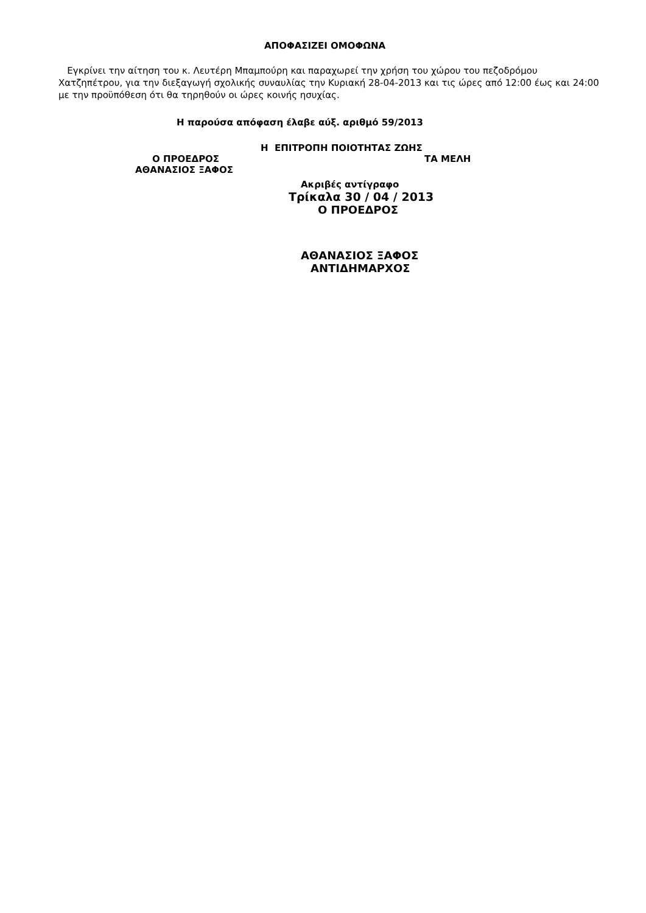ΑΠΟΦΑΣΙΖΕΙ ΟΜΟΦΩΝΑ
Εγκρίνει την αίτηση του κ. Λευτέρη Μπαμπούρη και παραχωρεί την χρήση του χώρου του πεζοδρόμου Χατζηπέτρου, για την διεξαγωγή σχολικής συναυλίας την Κυριακή 28-04-2013 και τις ώρες από 12:00 έως και 24:00 με την προϋπόθεση ότι θα τηρηθούν οι ώρες κοινής ησυχίας.
Η παρούσα απόφαση έλαβε αύξ. αριθμό 59/2013
Η ΕΠΙΤΡΟΠΗ ΠΟΙΟΤΗΤΑΣ ΖΩΗΣ
Ο ΠΡΟΕΔΡΟΣ ΤΑ ΜΕΛΗ
ΑΘΑΝΑΣΙΟΣ ΞΑΦΟΣ
Ακριβές αντίγραφο
Τρίκαλα 30 / 04 / 2013
Ο ΠΡΟΕΔΡΟΣ
ΑΘΑΝΑΣΙΟΣ ΞΑΦΟΣ
ΑΝΤΙΔΗΜΑΡΧΟΣ